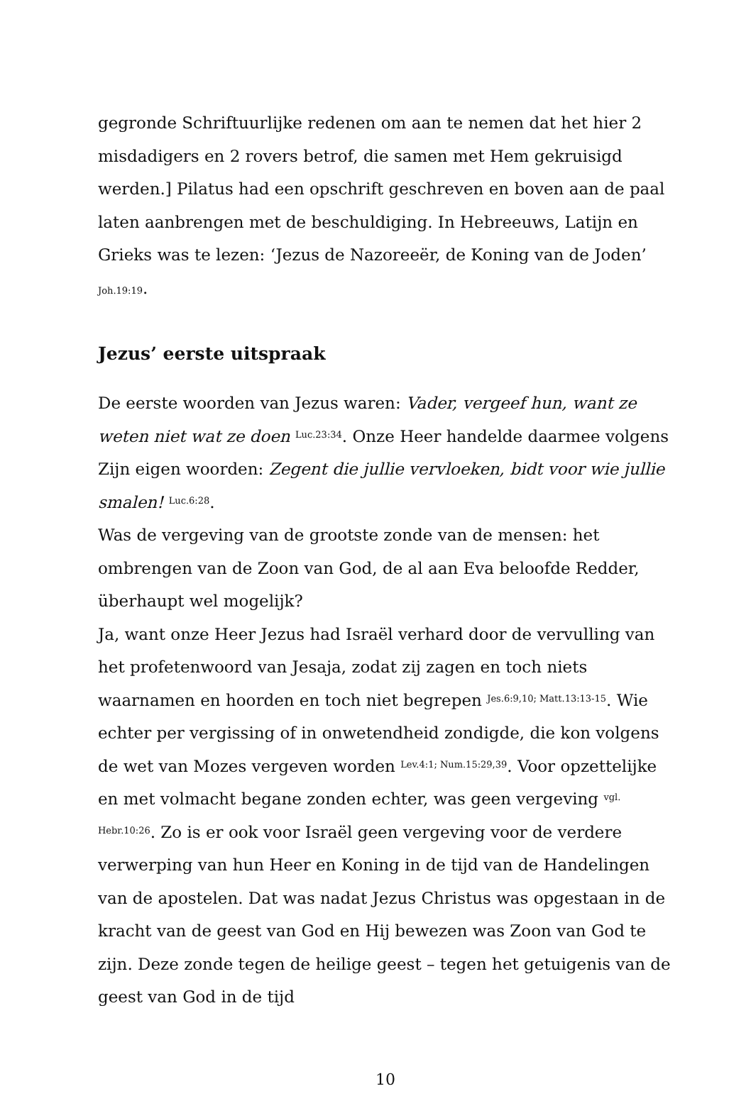gegronde Schriftuurlijke redenen om aan te nemen dat het hier 2 misdadigers en 2 rovers betrof, die samen met Hem gekruisigd werden.] Pilatus had een opschrift geschreven en boven aan de paal laten aanbrengen met de beschuldiging. In Hebreeuws, Latijn en Grieks was te lezen: ‘Jezus de Nazoreeër, de Koning van de Joden’
Joh.19:19.
Jezus’ eerste uitspraak
De eerste woorden van Jezus waren: Vader, vergeef hun, want ze weten niet wat ze doen <sup>Luc.23:34</sup>. Onze Heer handelde daarmee volgens Zijn eigen woorden: Zegent die jullie vervloeken, bidt voor wie jullie smalen! <sup>Luc.6:28</sup>.
Was de vergeving van de grootste zonde van de mensen: het ombrengen van de Zoon van God, de al aan Eva beloofde Redder, überhaupt wel mogelijk?
Ja, want onze Heer Jezus had Israël verhard door de vervulling van het profetenwoord van Jesaja, zodat zij zagen en toch niets waarnamen en hoorden en toch niet begrepen <sup>Jes.6:9,10; Matt.13:13-15</sup>. Wie echter per vergissing of in onwetendheid zondigde, die kon volgens de wet van Mozes vergeven worden <sup>Lev.4:1; Num.15:29,39</sup>. Voor opzettelijke en met volmacht begane zonden echter, was geen vergeving <sup>vgl. Hebr.10:26</sup>. Zo is er ook voor Israël geen vergeving voor de verdere verwerping van hun Heer en Koning in de tijd van de Handelingen van de apostelen. Dat was nadat Jezus Christus was opgestaan in de kracht van de geest van God en Hij bewezen was Zoon van God te zijn. Deze zonde tegen de heilige geest – tegen het getuigenis van de geest van God in de tijd
10